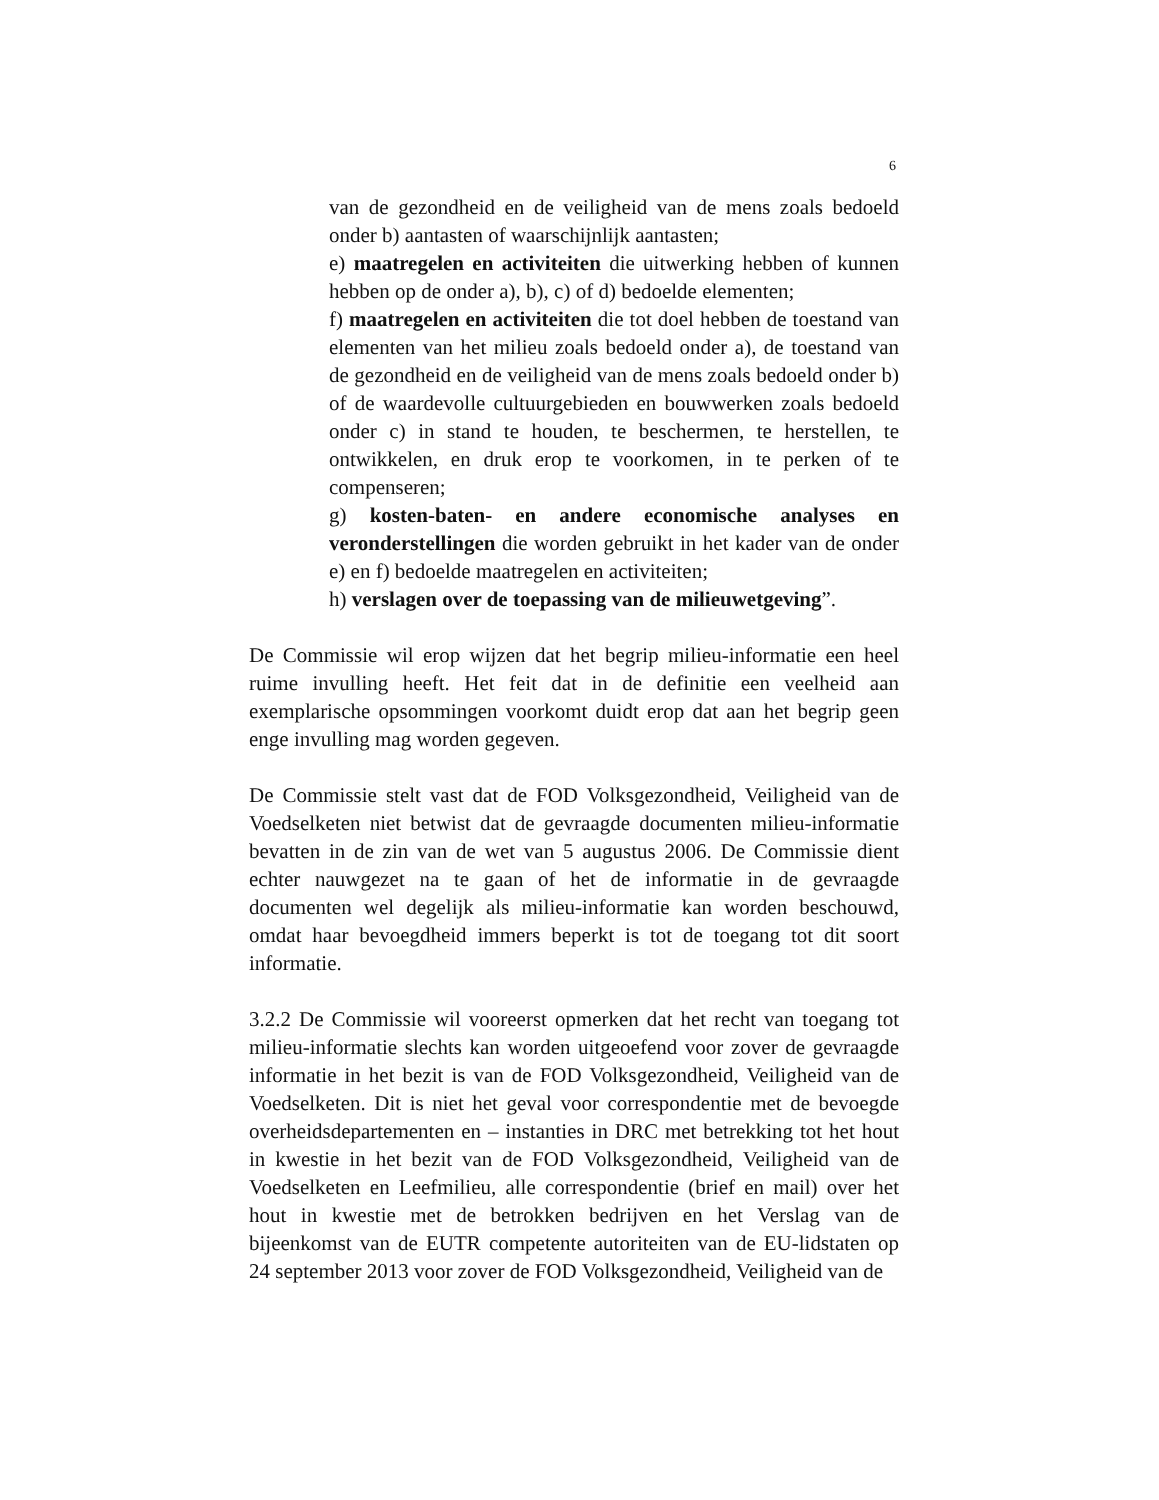6
van de gezondheid en de veiligheid van de mens zoals bedoeld onder b) aantasten of waarschijnlijk aantasten;
e) maatregelen en activiteiten die uitwerking hebben of kunnen hebben op de onder a), b), c) of d) bedoelde elementen;
f) maatregelen en activiteiten die tot doel hebben de toestand van elementen van het milieu zoals bedoeld onder a), de toestand van de gezondheid en de veiligheid van de mens zoals bedoeld onder b) of de waardevolle cultuurgebieden en bouwwerken zoals bedoeld onder c) in stand te houden, te beschermen, te herstellen, te ontwikkelen, en druk erop te voorkomen, in te perken of te compenseren;
g) kosten-baten- en andere economische analyses en veronderstellingen die worden gebruikt in het kader van de onder e) en f) bedoelde maatregelen en activiteiten;
h) verslagen over de toepassing van de milieuwetgeving”.
De Commissie wil erop wijzen dat het begrip milieu-informatie een heel ruime invulling heeft. Het feit dat in de definitie een veelheid aan exemplarische opsommingen voorkomt duidt erop dat aan het begrip geen enge invulling mag worden gegeven.
De Commissie stelt vast dat de FOD Volksgezondheid, Veiligheid van de Voedselketen niet betwist dat de gevraagde documenten milieu-informatie bevatten in de zin van de wet van 5 augustus 2006. De Commissie dient echter nauwgezet na te gaan of het de informatie in de gevraagde documenten wel degelijk als milieu-informatie kan worden beschouwd, omdat haar bevoegdheid immers beperkt is tot de toegang tot dit soort informatie.
3.2.2 De Commissie wil vooreerst opmerken dat het recht van toegang tot milieu-informatie slechts kan worden uitgeoefend voor zover de gevraagde informatie in het bezit is van de FOD Volksgezondheid, Veiligheid van de Voedselketen. Dit is niet het geval voor correspondentie met de bevoegde overheidsdepartementen en – instanties in DRC met betrekking tot het hout in kwestie in het bezit van de FOD Volksgezondheid, Veiligheid van de Voedselketen en Leefmilieu, alle correspondentie (brief en mail) over het hout in kwestie met de betrokken bedrijven en het Verslag van de bijeenkomst van de EUTR competente autoriteiten van de EU-lidstaten op 24 september 2013 voor zover de FOD Volksgezondheid, Veiligheid van de